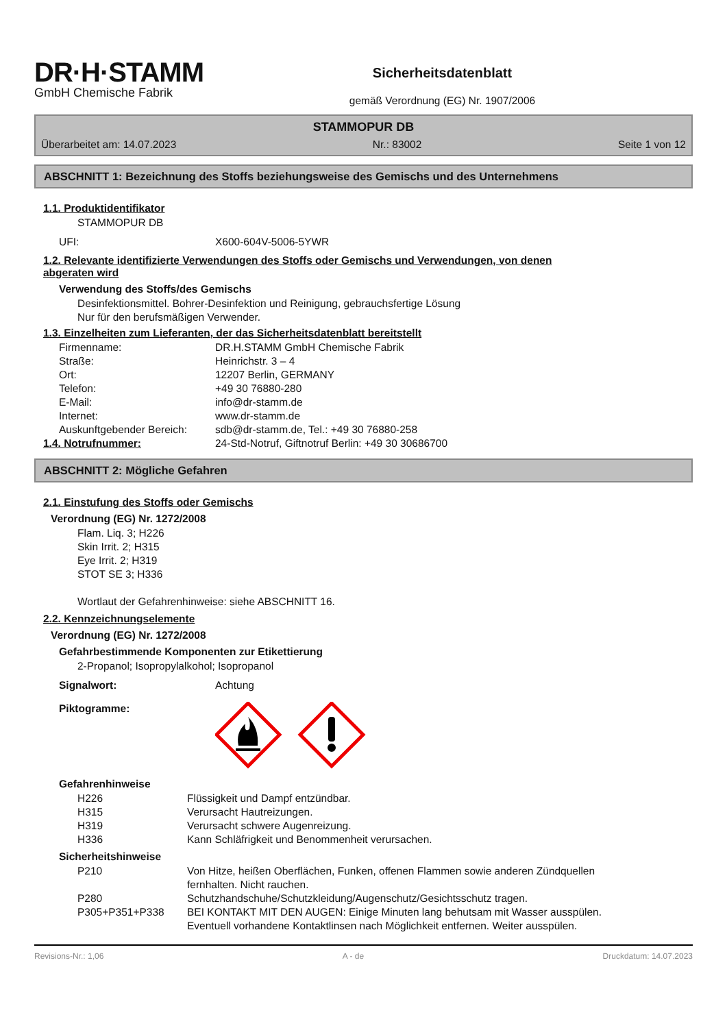DR·H·STAMM
GmbH Chemische Fabrik
Sicherheitsdatenblatt
gemäß Verordnung (EG) Nr. 1907/2006
STAMMOPUR DB
Überarbeitet am: 14.07.2023 Nr.: 83002 Seite 1 von 12
ABSCHNITT 1: Bezeichnung des Stoffs beziehungsweise des Gemischs und des Unternehmens
1.1. Produktidentifikator
STAMMOPUR DB
| UFI: | X600-604V-5006-5YWR |
1.2. Relevante identifizierte Verwendungen des Stoffs oder Gemischs und Verwendungen, von denen
abgeraten wird
Verwendung des Stoffs/des Gemischs
Desinfektionsmittel. Bohrer-Desinfektion und Reinigung, gebrauchsfertige Lösung
Nur für den berufsmäßigen Verwender.
1.3. Einzelheiten zum Lieferanten, der das Sicherheitsdatenblatt bereitstellt
| Firmenname: | DR.H.STAMM GmbH Chemische Fabrik |
| Straße: | Heinrichstr. 3 – 4 |
| Ort: | 12207 Berlin, GERMANY |
| Telefon: | +49 30 76880-280 |
| E-Mail: | info@dr-stamm.de |
| Internet: | www.dr-stamm.de |
| Auskunftgebender Bereich: | sdb@dr-stamm.de, Tel.: +49 30 76880-258 |
| 1.4. Notrufnummer: | 24-Std-Notruf, Giftnotruf Berlin: +49 30 30686700 |
ABSCHNITT 2: Mögliche Gefahren
2.1. Einstufung des Stoffs oder Gemischs
Verordnung (EG) Nr. 1272/2008
Flam. Liq. 3; H226
Skin Irrit. 2; H315
Eye Irrit. 2; H319
STOT SE 3; H336
Wortlaut der Gefahrenhinweise: siehe ABSCHNITT 16.
2.2. Kennzeichnungselemente
Verordnung (EG) Nr. 1272/2008
Gefahrbestimmende Komponenten zur Etikettierung
2-Propanol; Isopropylalkohol; Isopropanol
| Signalwort: | Achtung |
| Piktogramme: | |
Gefahrenhinweise
| H226 | Flüssigkeit und Dampf entzündbar. |
| H315 | Verursacht Hautreizungen. |
| H319 | Verursacht schwere Augenreizung. |
| H336 | Kann Schläfrigkeit und Benommenheit verursachen. |
Sicherheitshinweise
| P210 | Von Hitze, heißen Oberflächen, Funken, offenen Flammen sowie anderen Zündquellen fernhalten. Nicht rauchen. |
| P280 | Schutzhandschuhe/Schutzkleidung/Augenschutz/Gesichtsschutz tragen. |
| P305+P351+P338 | BEI KONTAKT MIT DEN AUGEN: Einige Minuten lang behutsam mit Wasser ausspülen. Eventuell vorhandene Kontaktlinsen nach Möglichkeit entfernen. Weiter ausspülen. |
Revisions-Nr.: 1,06 A - de Druckdatum: 14.07.2023